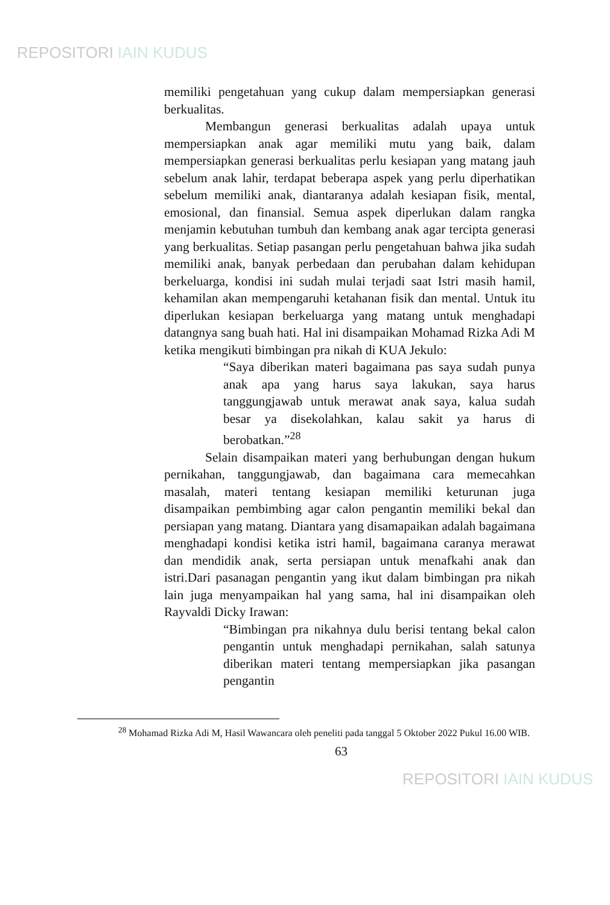REPOSITORI IAIN KUDUS
memiliki pengetahuan yang cukup dalam mempersiapkan generasi berkualitas.
Membangun generasi berkualitas adalah upaya untuk mempersiapkan anak agar memiliki mutu yang baik, dalam mempersiapkan generasi berkualitas perlu kesiapan yang matang jauh sebelum anak lahir, terdapat beberapa aspek yang perlu diperhatikan sebelum memiliki anak, diantaranya adalah kesiapan fisik, mental, emosional, dan finansial. Semua aspek diperlukan dalam rangka menjamin kebutuhan tumbuh dan kembang anak agar tercipta generasi yang berkualitas. Setiap pasangan perlu pengetahuan bahwa jika sudah memiliki anak, banyak perbedaan dan perubahan dalam kehidupan berkeluarga, kondisi ini sudah mulai terjadi saat Istri masih hamil, kehamilan akan mempengaruhi ketahanan fisik dan mental. Untuk itu diperlukan kesiapan berkeluarga yang matang untuk menghadapi datangnya sang buah hati. Hal ini disampaikan Mohamad Rizka Adi M ketika mengikuti bimbingan pra nikah di KUA Jekulo:
“Saya diberikan materi bagaimana pas saya sudah punya anak apa yang harus saya lakukan, saya harus tanggungjawab untuk merawat anak saya, kalua sudah besar ya disekolahkan, kalau sakit ya harus di berobatkan.”<sup>28</sup>
Selain disampaikan materi yang berhubungan dengan hukum pernikahan, tanggungjawab, dan bagaimana cara memecahkan masalah, materi tentang kesiapan memiliki keturunan juga disampaikan pembimbing agar calon pengantin memiliki bekal dan persiapan yang matang. Diantara yang disamapaikan adalah bagaimana menghadapi kondisi ketika istri hamil, bagaimana caranya merawat dan mendidik anak, serta persiapan untuk menafkahi anak dan istri.Dari pasanagan pengantin yang ikut dalam bimbingan pra nikah lain juga menyampaikan hal yang sama, hal ini disampaikan oleh Rayvaldi Dicky Irawan:
“Bimbingan pra nikahnya dulu berisi tentang bekal calon pengantin untuk menghadapi pernikahan, salah satunya diberikan materi tentang mempersiapkan jika pasangan pengantin
<sup>28</sup> Mohamad Rizka Adi M, Hasil Wawancara oleh peneliti pada tanggal 5 Oktober 2022 Pukul 16.00 WIB.
63
REPOSITORI IAIN KUDUS